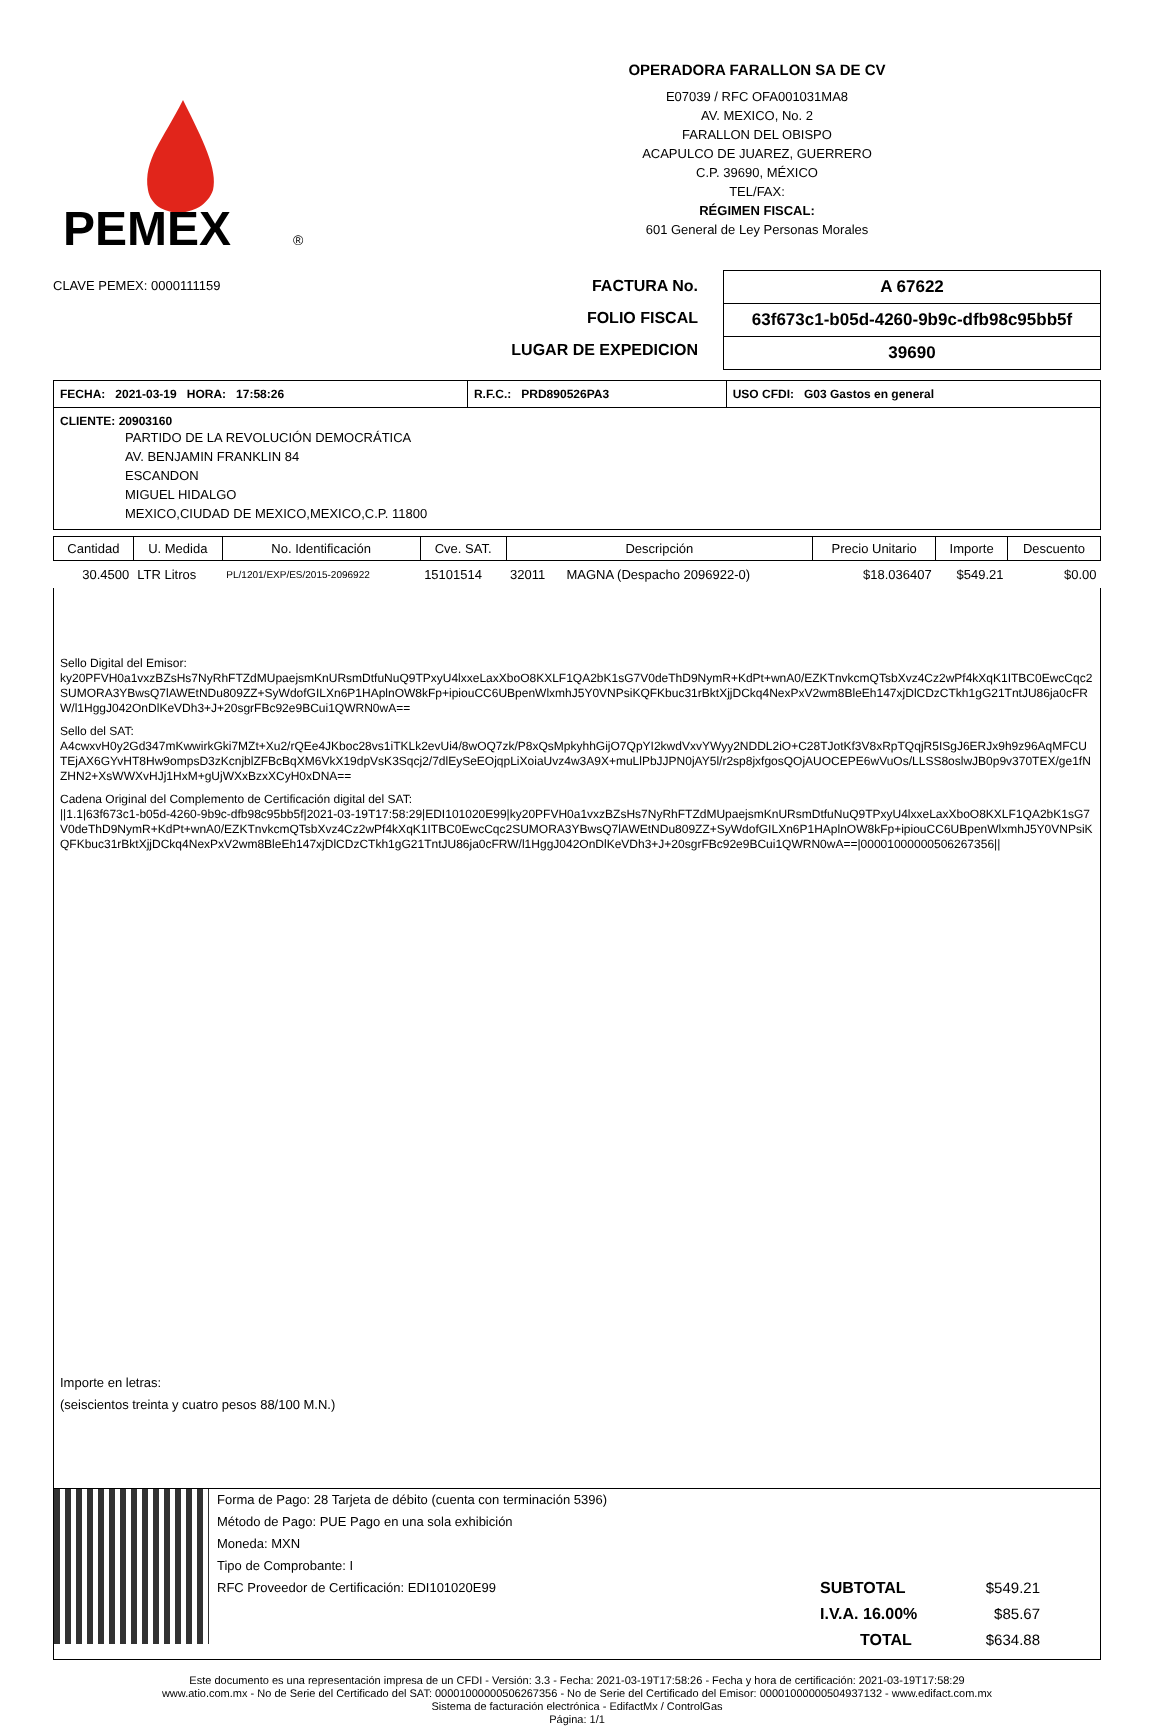PEMEX
®
OPERADORA FARALLON SA DE CV
E07039 / RFC OFA001031MA8
AV. MEXICO, No. 2
FARALLON DEL OBISPO
ACAPULCO DE JUAREZ, GUERRERO
C.P. 39690, MÉXICO
TEL/FAX:
RÉGIMEN FISCAL:
601 General de Ley Personas Morales
CLAVE PEMEX: 0000111159
FACTURA No.
FOLIO FISCAL
LUGAR DE EXPEDICION
| A 67622 |
| 63f673c1-b05d-4260-9b9c-dfb98c95bb5f |
| 39690 |
| FECHA: 2021-03-19 HORA: 17:58:26 | R.F.C.: PRD890526PA3 | USO CFDI: G03 Gastos en general |
CLIENTE: 20903160
PARTIDO DE LA REVOLUCIÓN DEMOCRÁTICA
AV. BENJAMIN FRANKLIN 84
ESCANDON
MIGUEL HIDALGO
MEXICO,CIUDAD DE MEXICO,MEXICO,C.P. 11800
| Cantidad | U. Medida | No. Identificación | Cve. SAT. | Descripción | | Precio Unitario | Importe | Descuento |
| --- | --- | --- | --- | --- | --- | --- | --- | --- |
| 30.4500 | LTR Litros | PL/1201/EXP/ES/2015-2096922 | 15101514 | 32011 | MAGNA (Despacho 2096922-0) | $18.036407 | $549.21 | $0.00 |
Sello Digital del Emisor:
ky20PFVH0a1vxzBZsHs7NyRhFTZdMUpaejsmKnURsmDtfuNuQ9TPxyU4lxxeLaxXboO8KXLF1QA2bK1sG7V0deThD9NymR+KdPt+wnA0/EZKTnvkcmQTsbXvz4Cz2wPf4kXqK1ITBC0EwcCqc2SUMORA3YBwsQ7lAWEtNDu809ZZ+SyWdofGILXn6P1HAplnOW8kFp+ipiouCC6UBpenWlxmhJ5Y0VNPsiKQFKbuc31rBktXjjDCkq4NexPxV2wm8BleEh147xjDlCDzCTkh1gG21TntJU86ja0cFRW/l1HggJ042OnDlKeVDh3+J+20sgrFBc92e9BCui1QWRN0wA==
Sello del SAT:
A4cwxvH0y2Gd347mKwwirkGki7MZt+Xu2/rQEe4JKboc28vs1iTKLk2evUi4/8wOQ7zk/P8xQsMpkyhhGijO7QpYI2kwdVxvYWyy2NDDL2iO+C28TJotKf3V8xRpTQqjR5ISgJ6ERJx9h9z96AqMFCUTEjAX6GYvHT8Hw9ompsD3zKcnjblZFBcBqXM6VkX19dpVsK3Sqcj2/7dlEySeEOjqpLiXoiaUvz4w3A9X+muLlPbJJPN0jAY5l/r2sp8jxfgosQOjAUOCEPE6wVuOs/LLSS8oslwJB0p9v370TEX/ge1fNZHN2+XsWWXvHJj1HxM+gUjWXxBzxXCyH0xDNA==
Cadena Original del Complemento de Certificación digital del SAT:
||1.1|63f673c1-b05d-4260-9b9c-dfb98c95bb5f|2021-03-19T17:58:29|EDI101020E99|ky20PFVH0a1vxzBZsHs7NyRhFTZdMUpaejsmKnURsmDtfuNuQ9TPxyU4lxxeLaxXboO8KXLF1QA2bK1sG7V0deThD9NymR+KdPt+wnA0/EZKTnvkcmQTsbXvz4Cz2wPf4kXqK1ITBC0EwcCqc2SUMORA3YBwsQ7lAWEtNDu809ZZ+SyWdofGILXn6P1HAplnOW8kFp+ipiouCC6UBpenWlxmhJ5Y0VNPsiKQFKbuc31rBktXjjDCkq4NexPxV2wm8BleEh147xjDlCDzCTkh1gG21TntJU86ja0cFRW/l1HggJ042OnDlKeVDh3+J+20sgrFBc92e9BCui1QWRN0wA==|00001000000506267356||
Importe en letras:
(seiscientos treinta y cuatro pesos 88/100 M.N.)
Forma de Pago: 28 Tarjeta de débito (cuenta con terminación 5396)
Método de Pago: PUE Pago en una sola exhibición
Moneda: MXN
Tipo de Comprobante: I
RFC Proveedor de Certificación: EDI101020E99
SUBTOTAL $549.21
I.V.A. 16.00% $85.67
TOTAL $634.88
Este documento es una representación impresa de un CFDI - Versión: 3.3 - Fecha: 2021-03-19T17:58:26 - Fecha y hora de certificación: 2021-03-19T17:58:29
www.atio.com.mx - No de Serie del Certificado del SAT: 00001000000506267356 - No de Serie del Certificado del Emisor: 00001000000504937132 - www.edifact.com.mx
Sistema de facturación electrónica - EdifactMx / ControlGas
Página: 1/1